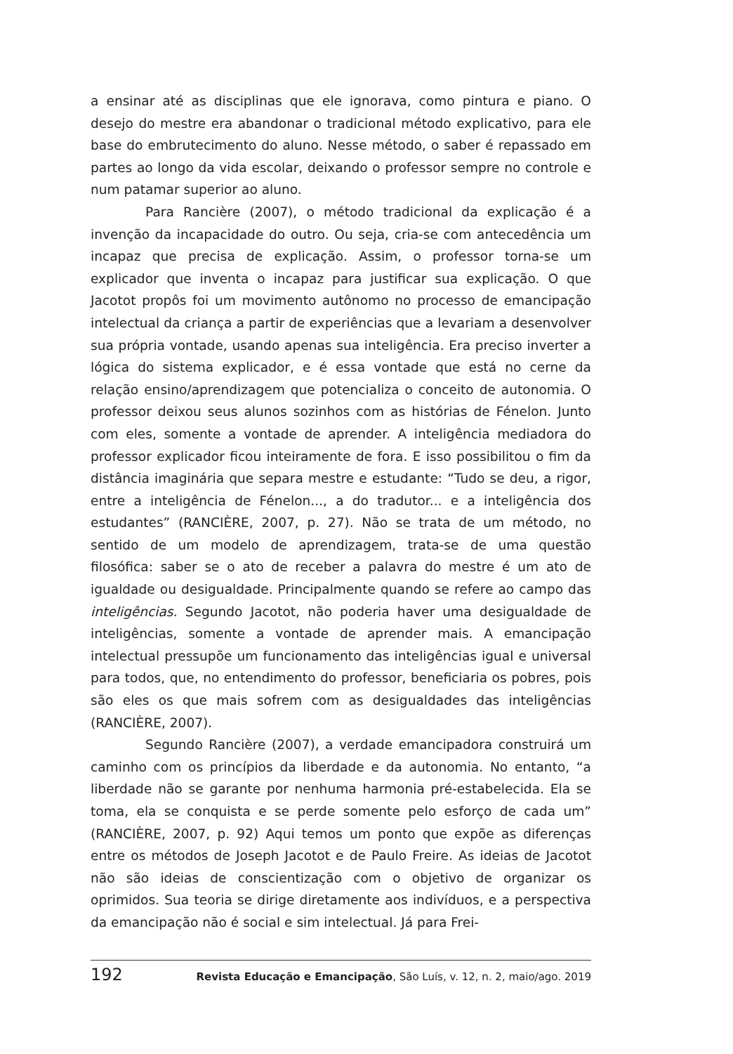a ensinar até as disciplinas que ele ignorava, como pintura e piano. O desejo do mestre era abandonar o tradicional método explicativo, para ele base do embrutecimento do aluno. Nesse método, o saber é repassado em partes ao longo da vida escolar, deixando o professor sempre no controle e num patamar superior ao aluno.
Para Rancière (2007), o método tradicional da explicação é a invenção da incapacidade do outro. Ou seja, cria-se com antecedência um incapaz que precisa de explicação. Assim, o professor torna-se um explicador que inventa o incapaz para justificar sua explicação. O que Jacotot propôs foi um movimento autônomo no processo de emancipação intelectual da criança a partir de experiências que a levariam a desenvolver sua própria vontade, usando apenas sua inteligência. Era preciso inverter a lógica do sistema explicador, e é essa vontade que está no cerne da relação ensino/aprendizagem que potencializa o conceito de autonomia. O professor deixou seus alunos sozinhos com as histórias de Fénelon. Junto com eles, somente a vontade de aprender. A inteligência mediadora do professor explicador ficou inteiramente de fora. E isso possibilitou o fim da distância imaginária que separa mestre e estudante: “Tudo se deu, a rigor, entre a inteligência de Fénelon..., a do tradutor... e a inteligência dos estudantes” (RANCIÈRE, 2007, p. 27). Não se trata de um método, no sentido de um modelo de aprendizagem, trata-se de uma questão filosófica: saber se o ato de receber a palavra do mestre é um ato de igualdade ou desigualdade. Principalmente quando se refere ao campo das inteligências. Segundo Jacotot, não poderia haver uma desigualdade de inteligências, somente a vontade de aprender mais. A emancipação intelectual pressupõe um funcionamento das inteligências igual e universal para todos, que, no entendimento do professor, beneficiaria os pobres, pois são eles os que mais sofrem com as desigualdades das inteligências (RANCIÈRE, 2007).
Segundo Rancière (2007), a verdade emancipadora construirá um caminho com os princípios da liberdade e da autonomia. No entanto, “a liberdade não se garante por nenhuma harmonia pré-estabelecida. Ela se toma, ela se conquista e se perde somente pelo esforço de cada um” (RANCIÈRE, 2007, p. 92) Aqui temos um ponto que expõe as diferenças entre os métodos de Joseph Jacotot e de Paulo Freire. As ideias de Jacotot não são ideias de conscientização com o objetivo de organizar os oprimidos. Sua teoria se dirige diretamente aos indivíduos, e a perspectiva da emancipação não é social e sim intelectual. Já para Frei-
192 Revista Educação e Emancipação, São Luís, v. 12, n. 2, maio/ago. 2019